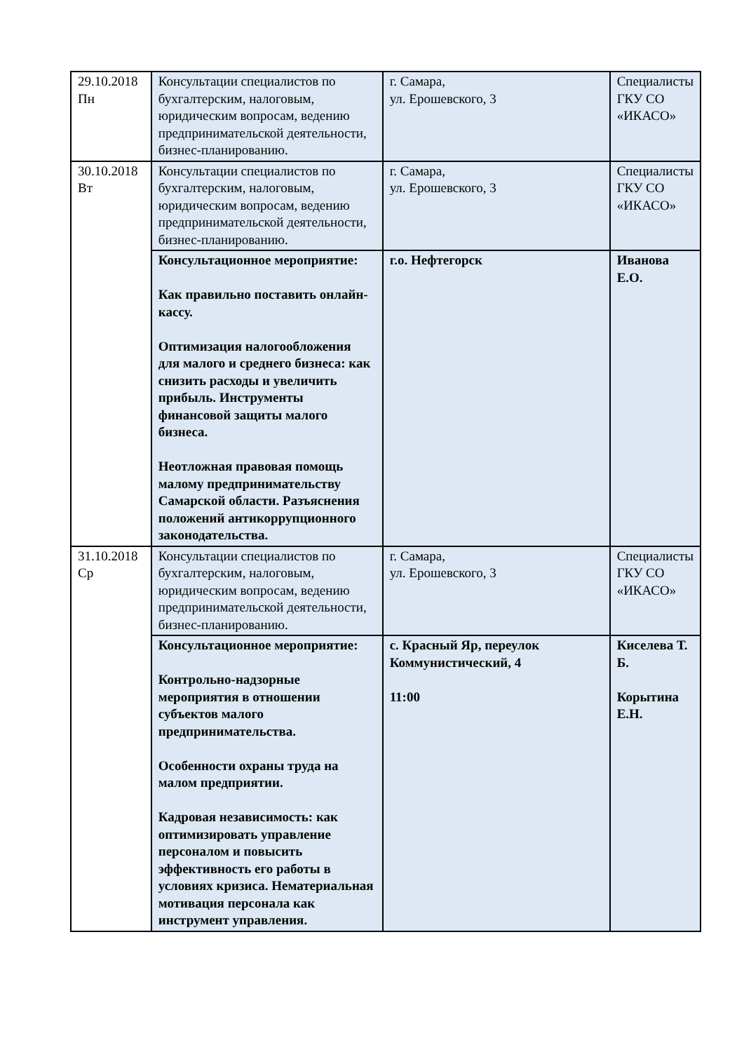| 29.10.2018 Пн | Консультации специалистов по бухгалтерским, налоговым, юридическим вопросам, ведению предпринимательской деятельности, бизнес-планированию. | г. Самара, ул. Ерошевского, 3 | Специалисты ГКУ СО «ИКАСО» |
| 30.10.2018 Вт | Консультации специалистов по бухгалтерским, налоговым, юридическим вопросам, ведению предпринимательской деятельности, бизнес-планированию. | г. Самара, ул. Ерошевского, 3 | Специалисты ГКУ СО «ИКАСО» |
| | Консультационное мероприятие: Как правильно поставить онлайн-кассу. Оптимизация налогообложения для малого и среднего бизнеса: как снизить расходы и увеличить прибыль. Инструменты финансовой защиты малого бизнеса. Неотложная правовая помощь малому предпринимательству Самарской области. Разъяснения положений антикоррупционного законодательства. | г.о. Нефтегорск | Иванова Е.О. |
| 31.10.2018 Ср | Консультации специалистов по бухгалтерским, налоговым, юридическим вопросам, ведению предпринимательской деятельности, бизнес-планированию. | г. Самара, ул. Ерошевского, 3 | Специалисты ГКУ СО «ИКАСО» |
| | Консультационное мероприятие: Контрольно-надзорные мероприятия в отношении субъектов малого предпринимательства. Особенности охраны труда на малом предприятии. Кадровая независимость: как оптимизировать управление персоналом и повысить эффективность его работы в условиях кризиса. Нематериальная мотивация персонала как инструмент управления. | с. Красный Яр, переулок Коммунистический, 4 11:00 | Киселева Т. Б. Корытина Е.Н. |